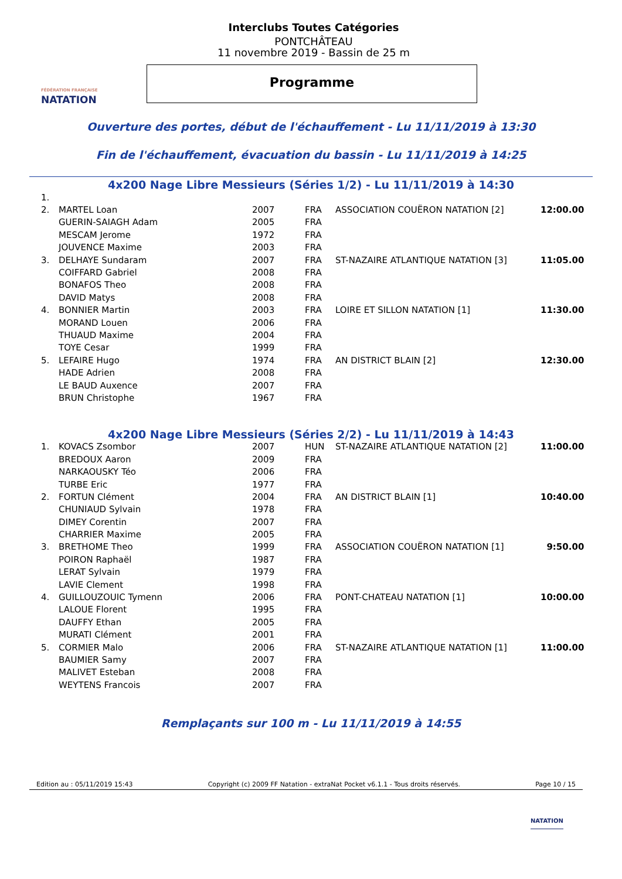FÉDÉRATION FRANÇAISE
NATATION
Interclubs Toutes Catégories
PONTCHÂTEAU
11 novembre 2019 - Bassin de 25 m
Programme
Ouverture des portes, début de l'échauffement - Lu 11/11/2019 à 13:30
Fin de l'échauffement, évacuation du bassin - Lu 11/11/2019 à 14:25
4x200 Nage Libre Messieurs (Séries 1/2) - Lu 11/11/2019 à 14:30
| 1. | | | | | |
| 2. | MARTEL Loan | 2007 | FRA | ASSOCIATION COUËRON NATATION [2] | 12:00.00 |
| | GUERIN-SAIAGH Adam | 2005 | FRA | | |
| | MESCAM Jerome | 1972 | FRA | | |
| | JOUVENCE Maxime | 2003 | FRA | | |
| 3. | DELHAYE Sundaram | 2007 | FRA | ST-NAZAIRE ATLANTIQUE NATATION [3] | 11:05.00 |
| | COIFFARD Gabriel | 2008 | FRA | | |
| | BONAFOS Theo | 2008 | FRA | | |
| | DAVID Matys | 2008 | FRA | | |
| 4. | BONNIER Martin | 2003 | FRA | LOIRE ET SILLON NATATION [1] | 11:30.00 |
| | MORAND Louen | 2006 | FRA | | |
| | THUAUD Maxime | 2004 | FRA | | |
| | TOYE Cesar | 1999 | FRA | | |
| 5. | LEFAIRE Hugo | 1974 | FRA | AN DISTRICT BLAIN [2] | 12:30.00 |
| | HADE Adrien | 2008 | FRA | | |
| | LE BAUD Auxence | 2007 | FRA | | |
| | BRUN Christophe | 1967 | FRA | | |
4x200 Nage Libre Messieurs (Séries 2/2) - Lu 11/11/2019 à 14:43
| 1. | KOVACS Zsombor | 2007 | HUN | ST-NAZAIRE ATLANTIQUE NATATION [2] | 11:00.00 |
| | BREDOUX Aaron | 2009 | FRA | | |
| | NARKAOUSKY Téo | 2006 | FRA | | |
| | TURBE Eric | 1977 | FRA | | |
| 2. | FORTUN Clément | 2004 | FRA | AN DISTRICT BLAIN [1] | 10:40.00 |
| | CHUNIAUD Sylvain | 1978 | FRA | | |
| | DIMEY Corentin | 2007 | FRA | | |
| | CHARRIER Maxime | 2005 | FRA | | |
| 3. | BRETHOME Theo | 1999 | FRA | ASSOCIATION COUËRON NATATION [1] | 9:50.00 |
| | POIRON Raphaël | 1987 | FRA | | |
| | LERAT Sylvain | 1979 | FRA | | |
| | LAVIE Clement | 1998 | FRA | | |
| 4. | GUILLOUZOUIC Tymenn | 2006 | FRA | PONT-CHATEAU NATATION [1] | 10:00.00 |
| | LALOUE Florent | 1995 | FRA | | |
| | DAUFFY Ethan | 2005 | FRA | | |
| | MURATI Clément | 2001 | FRA | | |
| 5. | CORMIER Malo | 2006 | FRA | ST-NAZAIRE ATLANTIQUE NATATION [1] | 11:00.00 |
| | BAUMIER Samy | 2007 | FRA | | |
| | MALIVET Esteban | 2008 | FRA | | |
| | WEYTENS Francois | 2007 | FRA | | |
Remplaçants sur 100 m - Lu 11/11/2019 à 14:55
Edition au : 05/11/2019 15:43 Copyright (c) 2009 FF Natation - extraNat Pocket v6.1.1 - Tous droits réservés. Page 10 / 15
NATATION